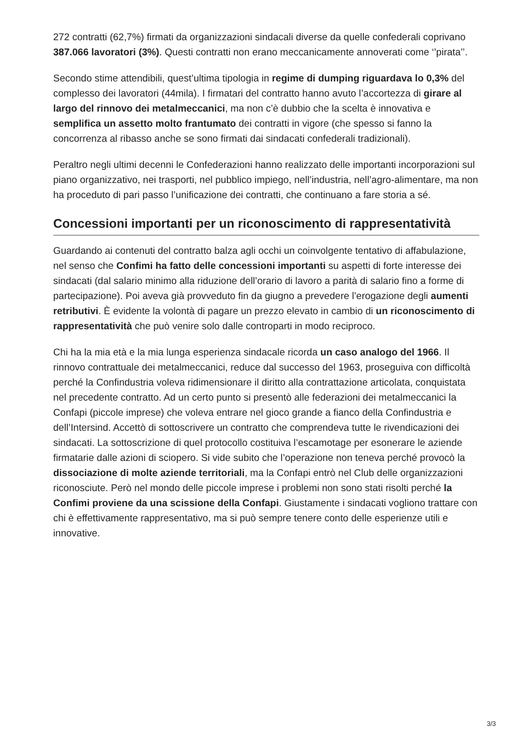272 contratti (62,7%) firmati da organizzazioni sindacali diverse da quelle confederali coprivano 387.066 lavoratori (3%). Questi contratti non erano meccanicamente annoverati come ‘’pirata’’.
Secondo stime attendibili, quest’ultima tipologia in regime di dumping riguardava lo 0,3% del complesso dei lavoratori (44mila). I firmatari del contratto hanno avuto l’accortezza di girare al largo del rinnovo dei metalmeccanici, ma non c’è dubbio che la scelta è innovativa e semplifica un assetto molto frantumato dei contratti in vigore (che spesso si fanno la concorrenza al ribasso anche se sono firmati dai sindacati confederali tradizionali).
Peraltro negli ultimi decenni le Confederazioni hanno realizzato delle importanti incorporazioni sul piano organizzativo, nei trasporti, nel pubblico impiego, nell’industria, nell’agro-alimentare, ma non ha proceduto di pari passo l’unificazione dei contratti, che continuano a fare storia a sé.
Concessioni importanti per un riconoscimento di rappresentatività
Guardando ai contenuti del contratto balza agli occhi un coinvolgente tentativo di affabulazione, nel senso che Confimi ha fatto delle concessioni importanti su aspetti di forte interesse dei sindacati (dal salario minimo alla riduzione dell’orario di lavoro a parità di salario fino a forme di partecipazione). Poi aveva già provveduto fin da giugno a prevedere l’erogazione degli aumenti retributivi. È evidente la volontà di pagare un prezzo elevato in cambio di un riconoscimento di rappresentatività che può venire solo dalle controparti in modo reciproco.
Chi ha la mia età e la mia lunga esperienza sindacale ricorda un caso analogo del 1966. Il rinnovo contrattuale dei metalmeccanici, reduce dal successo del 1963, proseguiva con difficoltà perché la Confindustria voleva ridimensionare il diritto alla contrattazione articolata, conquistata nel precedente contratto. Ad un certo punto si presentò alle federazioni dei metalmeccanici la Confapi (piccole imprese) che voleva entrare nel gioco grande a fianco della Confindustria e dell’Intersind. Accettò di sottoscrivere un contratto che comprendeva tutte le rivendicazioni dei sindacati. La sottoscrizione di quel protocollo costituiva l’escamotage per esonerare le aziende firmatarie dalle azioni di sciopero. Si vide subito che l’operazione non teneva perché provocò la dissociazione di molte aziende territoriali, ma la Confapi entrò nel Club delle organizzazioni riconosciute. Però nel mondo delle piccole imprese i problemi non sono stati risolti perché la Confimi proviene da una scissione della Confapi. Giustamente i sindacati vogliono trattare con chi è effettivamente rappresentativo, ma si può sempre tenere conto delle esperienze utili e innovative.
3/3